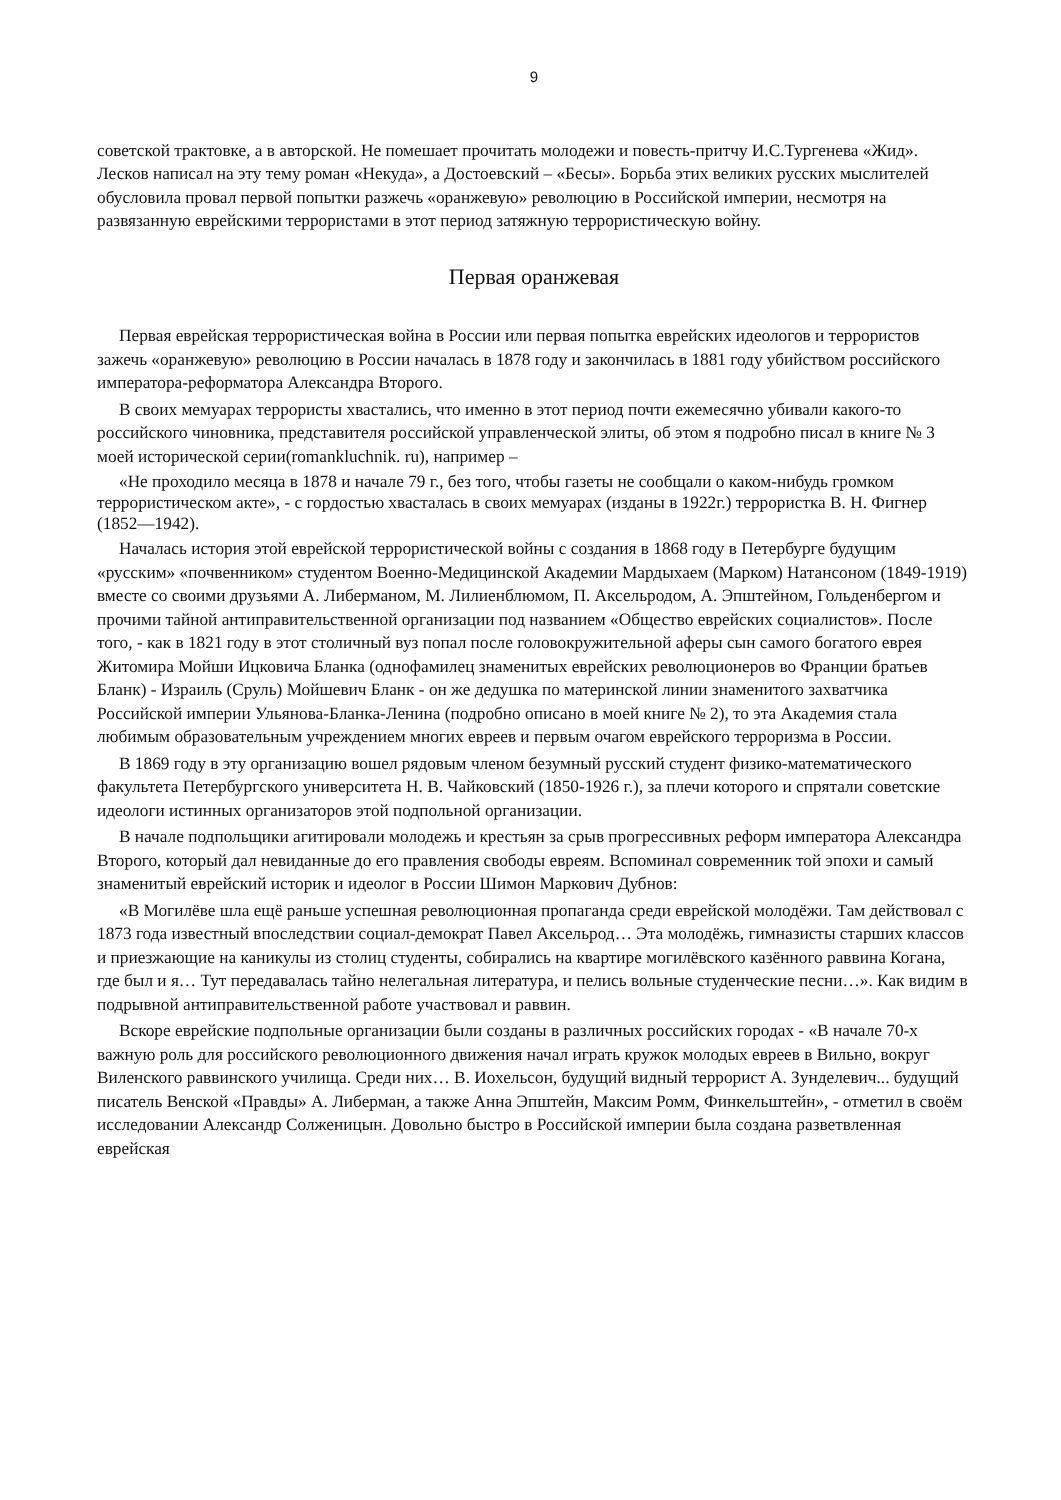9
советской трактовке, а в авторской. Не помешает прочитать молодежи и повесть-притчу И.С.Тургенева «Жид». Лесков написал на эту тему роман «Некуда», а Достоевский – «Бесы». Борьба этих великих русских мыслителей обусловила провал первой попытки разжечь «оранжевую» революцию в Российской империи, несмотря на развязанную еврейскими террористами в этот период затяжную террористическую войну.
Первая оранжевая
Первая еврейская террористическая война в России или первая попытка еврейских идеологов и террористов зажечь «оранжевую» революцию в России началась в 1878 году и закончилась в 1881 году убийством российского императора-реформатора Александра Второго.
В своих мемуарах террористы хвастались, что именно в этот период почти ежемесячно убивали какого-то российского чиновника, представителя российской управленческой элиты, об этом я подробно писал в книге № 3 моей исторической серии(romankluchnik. ru), например –
«Не проходило месяца в 1878 и начале 79 г., без того, чтобы газеты не сообщали о каком-нибудь громком террористическом акте», - с гордостью хвасталась в своих мемуарах (изданы в 1922г.) террористка В. Н. Фигнер (1852—1942).
Началась история этой еврейской террористической войны с создания в 1868 году в Петербурге будущим «русским» «почвенником» студентом Военно-Медицинской Академии Мардыхаем (Марком) Натансоном (1849-1919) вместе со своими друзьями А. Либерманом, М. Лилиенблюмом, П. Аксельродом, А. Эпштейном, Гольденбергом и прочими тайной антиправительственной организации под названием «Общество еврейских социалистов». После того, - как в 1821 году в этот столичный вуз попал после головокружительной аферы сын самого богатого еврея Житомира Мойши Ицковича Бланка (однофамилец знаменитых еврейских революционеров во Франции братьев Бланк) - Израиль (Сруль) Мойшевич Бланк - он же дедушка по материнской линии знаменитого захватчика Российской империи Ульянова-Бланка-Ленина (подробно описано в моей книге № 2), то эта Академия стала любимым образовательным учреждением многих евреев и первым очагом еврейского терроризма в России.
В 1869 году в эту организацию вошел рядовым членом безумный русский студент физико-математического факультета Петербургского университета Н. В. Чайковский (1850-1926 г.), за плечи которого и спрятали советские идеологи истинных организаторов этой подпольной организации.
В начале подпольщики агитировали молодежь и крестьян за срыв прогрессивных реформ императора Александра Второго, который дал невиданные до его правления свободы евреям. Вспоминал современник той эпохи и самый знаменитый еврейский историк и идеолог в России Шимон Маркович Дубнов:
«В Могилёве шла ещё раньше успешная революционная пропаганда среди еврейской молодёжи. Там действовал с 1873 года известный впоследствии социал-демократ Павел Аксельрод… Эта молодёжь, гимназисты старших классов и приезжающие на каникулы из столиц студенты, собирались на квартире могилёвского казённого раввина Когана, где был и я… Тут передавалась тайно нелегальная литература, и пелись вольные студенческие песни…». Как видим в подрывной антиправительственной работе участвовал и раввин.
Вскоре еврейские подпольные организации были созданы в различных российских городах - «В начале 70-х важную роль для российского революционного движения начал играть кружок молодых евреев в Вильно, вокруг Виленского раввинского училища. Среди них… В. Иохельсон, будущий видный террорист А. Зунделевич... будущий писатель Венской «Правды» А. Либерман, а также Анна Эпштейн, Максим Ромм, Финкельштейн», - отметил в своём исследовании Александр Солженицын. Довольно быстро в Российской империи была создана разветвленная еврейская